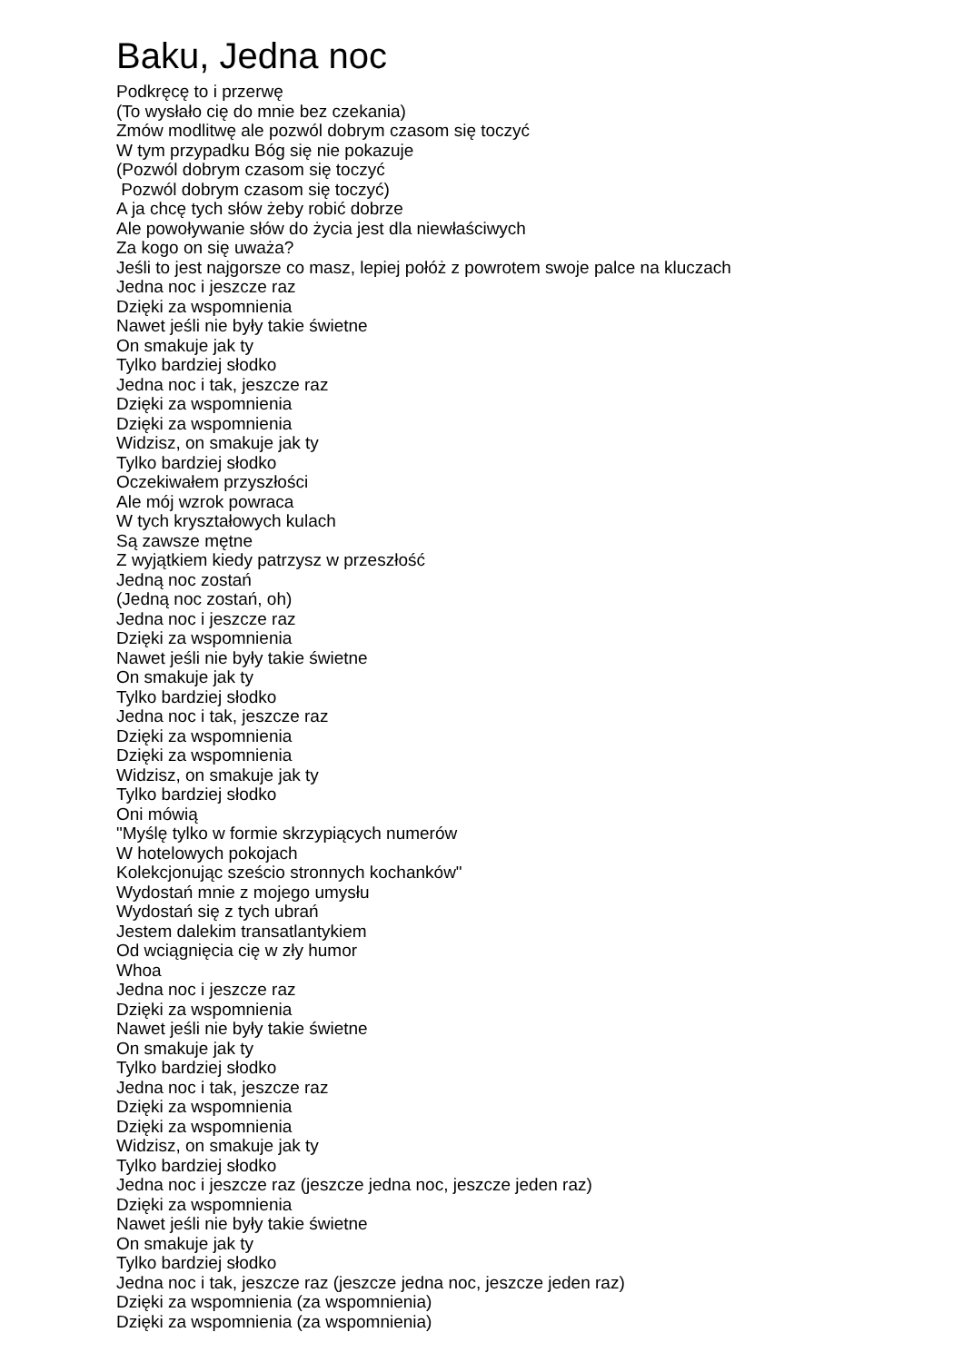Baku, Jedna noc
Podkręcę to i przerwę (To wysłało cię do mnie bez czekania) Zmów modlitwę ale pozwól dobrym czasom się toczyć W tym przypadku Bóg się nie pokazuje (Pozwól dobrym czasom się toczyć Pozwól dobrym czasom się toczyć) A ja chcę tych słów żeby robić dobrze Ale powoływanie słów do życia jest dla niewłaściwych Za kogo on się uważa? Jeśli to jest najgorsze co masz, lepiej połóż z powrotem swoje palce na kluczach Jedna noc i jeszcze raz Dzięki za wspomnienia Nawet jeśli nie były takie świetne On smakuje jak ty Tylko bardziej słodko Jedna noc i tak, jeszcze raz Dzięki za wspomnienia Dzięki za wspomnienia Widzisz, on smakuje jak ty Tylko bardziej słodko Oczekiwałem przyszłości Ale mój wzrok powraca W tych kryształowych kulach Są zawsze mętne Z wyjątkiem kiedy patrzysz w przeszłość Jedną noc zostań (Jedną noc zostań, oh) Jedna noc i jeszcze raz Dzięki za wspomnienia Nawet jeśli nie były takie świetne On smakuje jak ty Tylko bardziej słodko Jedna noc i tak, jeszcze raz Dzięki za wspomnienia Dzięki za wspomnienia Widzisz, on smakuje jak ty Tylko bardziej słodko Oni mówią "Myślę tylko w formie skrzypiących numerów W hotelowych pokojach Kolekcjonując sześcio stronnych kochanków" Wydostań mnie z mojego umysłu Wydostań się z tych ubrań Jestem dalekim transatlantykiem Od wciągnięcia cię w zły humor Whoa Jedna noc i jeszcze raz Dzięki za wspomnienia Nawet jeśli nie były takie świetne On smakuje jak ty Tylko bardziej słodko Jedna noc i tak, jeszcze raz Dzięki za wspomnienia Dzięki za wspomnienia Widzisz, on smakuje jak ty Tylko bardziej słodko Jedna noc i jeszcze raz (jeszcze jedna noc, jeszcze jeden raz) Dzięki za wspomnienia Nawet jeśli nie były takie świetne On smakuje jak ty Tylko bardziej słodko Jedna noc i tak, jeszcze raz (jeszcze jedna noc, jeszcze jeden raz) Dzięki za wspomnienia (za wspomnienia) Dzięki za wspomnienia (za wspomnienia)